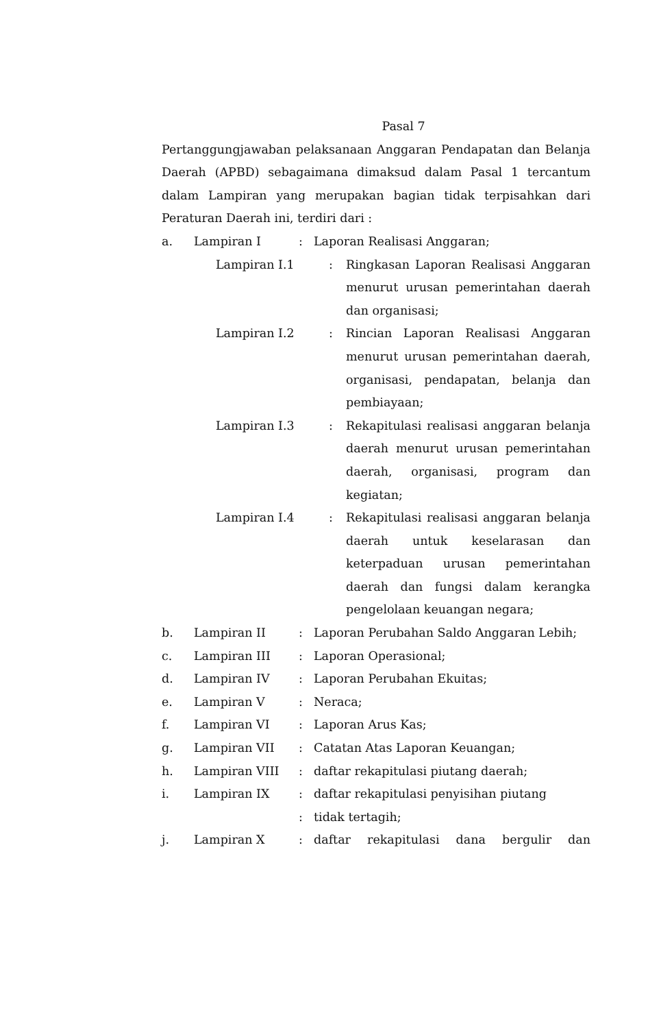Pasal 7
Pertanggungjawaban pelaksanaan Anggaran Pendapatan dan Belanja Daerah (APBD) sebagaimana dimaksud dalam Pasal 1 tercantum dalam Lampiran yang merupakan bagian tidak terpisahkan dari Peraturan Daerah ini, terdiri dari :
| a. | Lampiran I | : | Laporan Realisasi Anggaran; |
| Lampiran I.1 | : | Ringkasan Laporan Realisasi Anggaran menurut urusan pemerintahan daerah dan organisasi; |
| Lampiran I.2 | : | Rincian Laporan Realisasi Anggaran menurut urusan pemerintahan daerah, organisasi, pendapatan, belanja dan pembiayaan; |
| Lampiran I.3 | : | Rekapitulasi realisasi anggaran belanja daerah menurut urusan pemerintahan daerah, organisasi, program dan kegiatan; |
| Lampiran I.4 | : | Rekapitulasi realisasi anggaran belanja daerah untuk keselarasan dan keterpaduan urusan pemerintahan daerah dan fungsi dalam kerangka pengelolaan keuangan negara; |
| b. | Lampiran II | : | Laporan Perubahan Saldo Anggaran Lebih; |
| c. | Lampiran III | : | Laporan Operasional; |
| d. | Lampiran IV | : | Laporan Perubahan Ekuitas; |
| e. | Lampiran V | : | Neraca; |
| f. | Lampiran VI | : | Laporan Arus Kas; |
| g. | Lampiran VII | : | Catatan Atas Laporan Keuangan; |
| h. | Lampiran VIII | : | daftar rekapitulasi piutang daerah; |
| i. | Lampiran IX | : | daftar rekapitulasi penyisihan piutang |
| | | : | tidak tertagih; |
| j. | Lampiran X | : | daftar rekapitulasi dana bergulir dan |